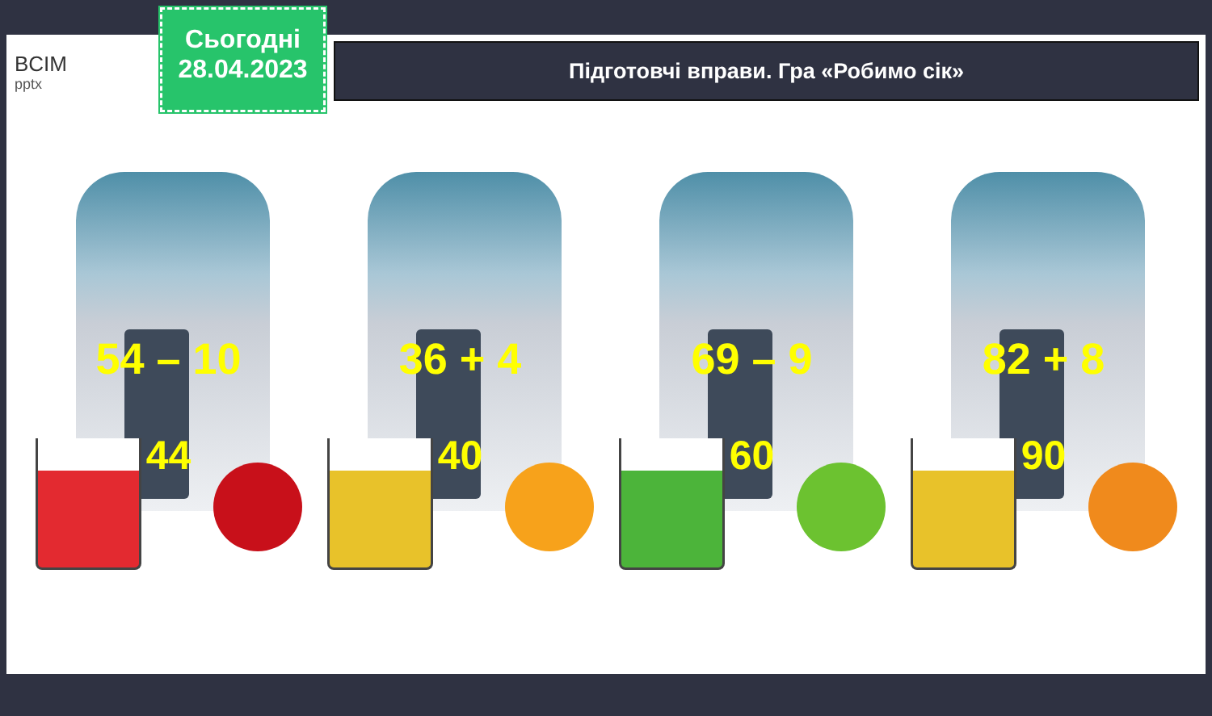BCIM
pptx
Сьогодні
28.04.2023
Підготовчі вправи. Гра «Робимо сік»
54 – 10
44
36 + 4
40
69 – 9
60
82 + 8
90